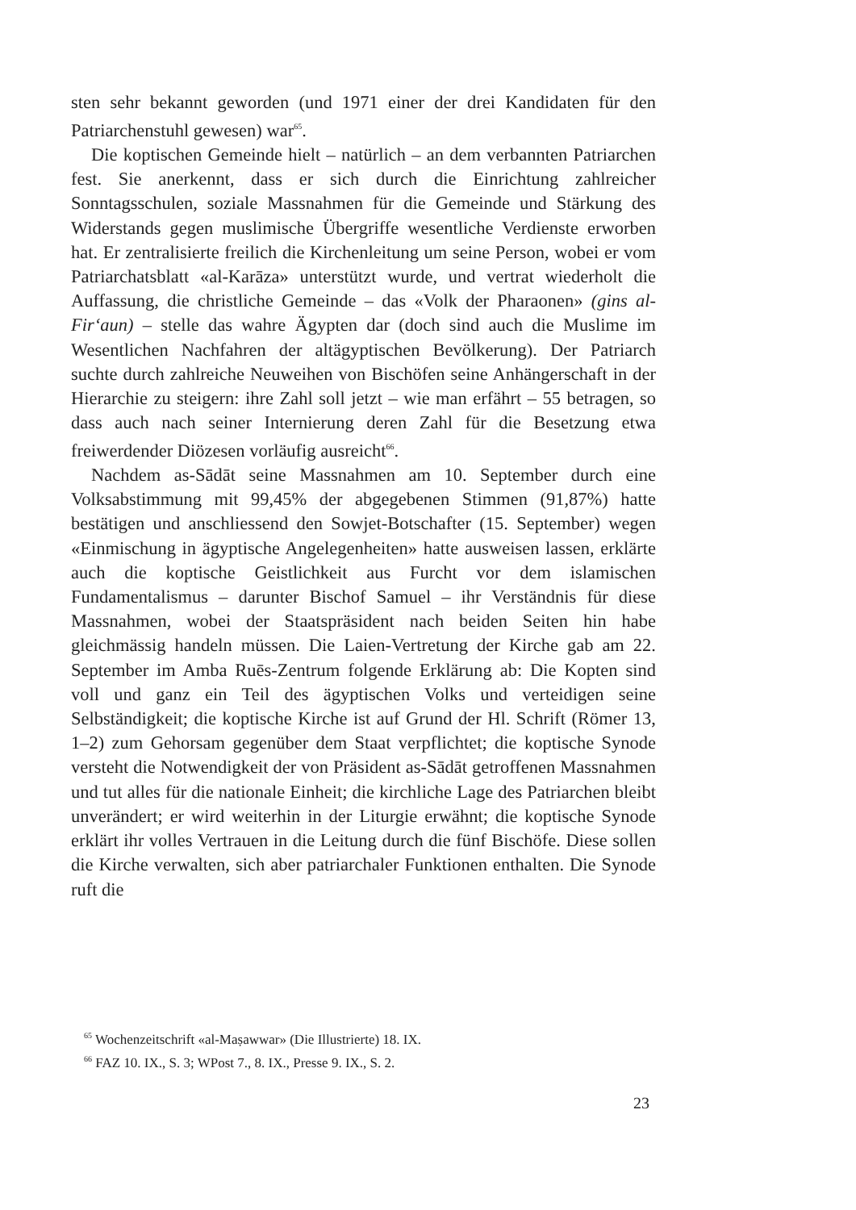sten sehr bekannt geworden (und 1971 einer der drei Kandidaten für den Patriarchenstuhl gewesen) war<sup>65</sup>.
Die koptischen Gemeinde hielt – natürlich – an dem verbannten Patriarchen fest. Sie anerkennt, dass er sich durch die Einrichtung zahlreicher Sonntagsschulen, soziale Massnahmen für die Gemeinde und Stärkung des Widerstands gegen muslimische Übergriffe wesentliche Verdienste erworben hat. Er zentralisierte freilich die Kirchenleitung um seine Person, wobei er vom Patriarchatsblatt «al-Karāza» unterstützt wurde, und vertrat wiederholt die Auffassung, die christliche Gemeinde – das «Volk der Pharaonen» (gins al-Fir‘aun) – stelle das wahre Ägypten dar (doch sind auch die Muslime im Wesentlichen Nachfahren der altägyptischen Bevölkerung). Der Patriarch suchte durch zahlreiche Neuweihen von Bischöfen seine Anhängerschaft in der Hierarchie zu steigern: ihre Zahl soll jetzt – wie man erfährt – 55 betragen, so dass auch nach seiner Internierung deren Zahl für die Besetzung etwa freiwerdender Diözesen vorläufig ausreicht<sup>66</sup>.
Nachdem as-Sādāt seine Massnahmen am 10. September durch eine Volksabstimmung mit 99,45% der abgegebenen Stimmen (91,87%) hatte bestätigen und anschliessend den Sowjet-Botschafter (15. September) wegen «Einmischung in ägyptische Angelegenheiten» hatte ausweisen lassen, erklärte auch die koptische Geistlichkeit aus Furcht vor dem islamischen Fundamentalismus – darunter Bischof Samuel – ihr Verständnis für diese Massnahmen, wobei der Staatspräsident nach beiden Seiten hin habe gleichmässig handeln müssen. Die Laien-Vertretung der Kirche gab am 22. September im Amba Ruēs-Zentrum folgende Erklärung ab: Die Kopten sind voll und ganz ein Teil des ägyptischen Volks und verteidigen seine Selbständigkeit; die koptische Kirche ist auf Grund der Hl. Schrift (Römer 13, 1–2) zum Gehorsam gegenüber dem Staat verpflichtet; die koptische Synode versteht die Notwendigkeit der von Präsident as-Sādāt getroffenen Massnahmen und tut alles für die nationale Einheit; die kirchliche Lage des Patriarchen bleibt unverändert; er wird weiterhin in der Liturgie erwähnt; die koptische Synode erklärt ihr volles Vertrauen in die Leitung durch die fünf Bischöfe. Diese sollen die Kirche verwalten, sich aber patriarchaler Funktionen enthalten. Die Synode ruft die
<sup>65</sup> Wochenzeitschrift «al-Maṣawwar» (Die Illustrierte) 18. IX.
<sup>66</sup> FAZ 10. IX., S. 3; WPost 7., 8. IX., Presse 9. IX., S. 2.
23